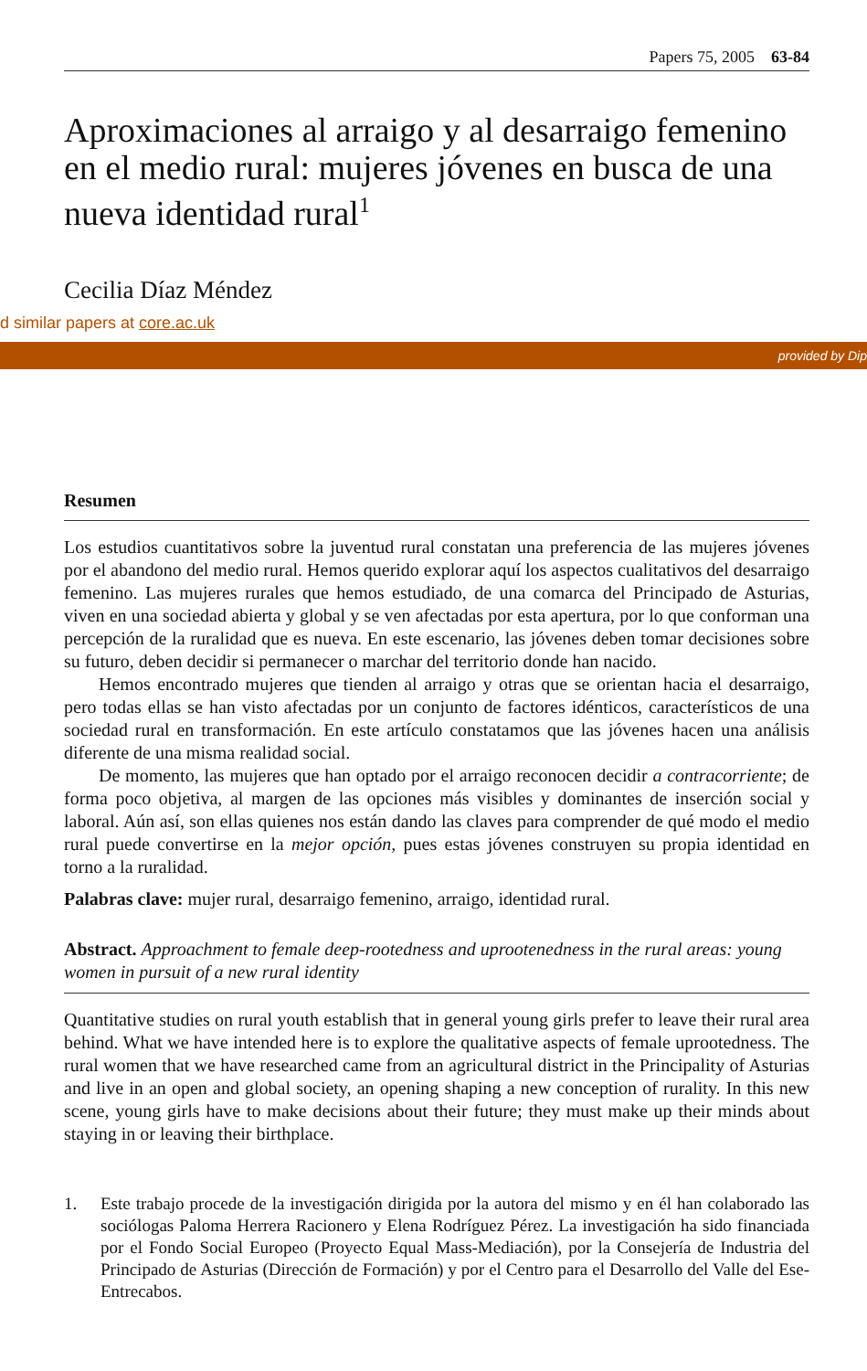Papers 75, 2005 63-84
Aproximaciones al arraigo y al desarraigo femenino en el medio rural: mujeres jóvenes en busca de una nueva identidad rural<sup>1</sup>
Cecilia Díaz Méndez
d similar papers at core.ac.uk
provided by Dip
Resumen
Los estudios cuantitativos sobre la juventud rural constatan una preferencia de las mujeres jóvenes por el abandono del medio rural. Hemos querido explorar aquí los aspectos cualitativos del desarraigo femenino. Las mujeres rurales que hemos estudiado, de una comarca del Principado de Asturias, viven en una sociedad abierta y global y se ven afectadas por esta apertura, por lo que conforman una percepción de la ruralidad que es nueva. En este escenario, las jóvenes deben tomar decisiones sobre su futuro, deben decidir si permanecer o marchar del territorio donde han nacido.
Hemos encontrado mujeres que tienden al arraigo y otras que se orientan hacia el desarraigo, pero todas ellas se han visto afectadas por un conjunto de factores idénticos, característicos de una sociedad rural en transformación. En este artículo constatamos que las jóvenes hacen una análisis diferente de una misma realidad social.
De momento, las mujeres que han optado por el arraigo reconocen decidir a contracorriente; de forma poco objetiva, al margen de las opciones más visibles y dominantes de inserción social y laboral. Aún así, son ellas quienes nos están dando las claves para comprender de qué modo el medio rural puede convertirse en la mejor opción, pues estas jóvenes construyen su propia identidad en torno a la ruralidad.
Palabras clave: mujer rural, desarraigo femenino, arraigo, identidad rural.
Abstract. Approachment to female deep-rootedness and uprootenedness in the rural areas: young women in pursuit of a new rural identity
Quantitative studies on rural youth establish that in general young girls prefer to leave their rural area behind. What we have intended here is to explore the qualitative aspects of female uprootedness. The rural women that we have researched came from an agricultural district in the Principality of Asturias and live in an open and global society, an opening shaping a new conception of rurality. In this new scene, young girls have to make decisions about their future; they must make up their minds about staying in or leaving their birthplace.
1. Este trabajo procede de la investigación dirigida por la autora del mismo y en él han colaborado las sociólogas Paloma Herrera Racionero y Elena Rodríguez Pérez. La investigación ha sido financiada por el Fondo Social Europeo (Proyecto Equal Mass-Mediación), por la Consejería de Industria del Principado de Asturias (Dirección de Formación) y por el Centro para el Desarrollo del Valle del Ese-Entrecabos.